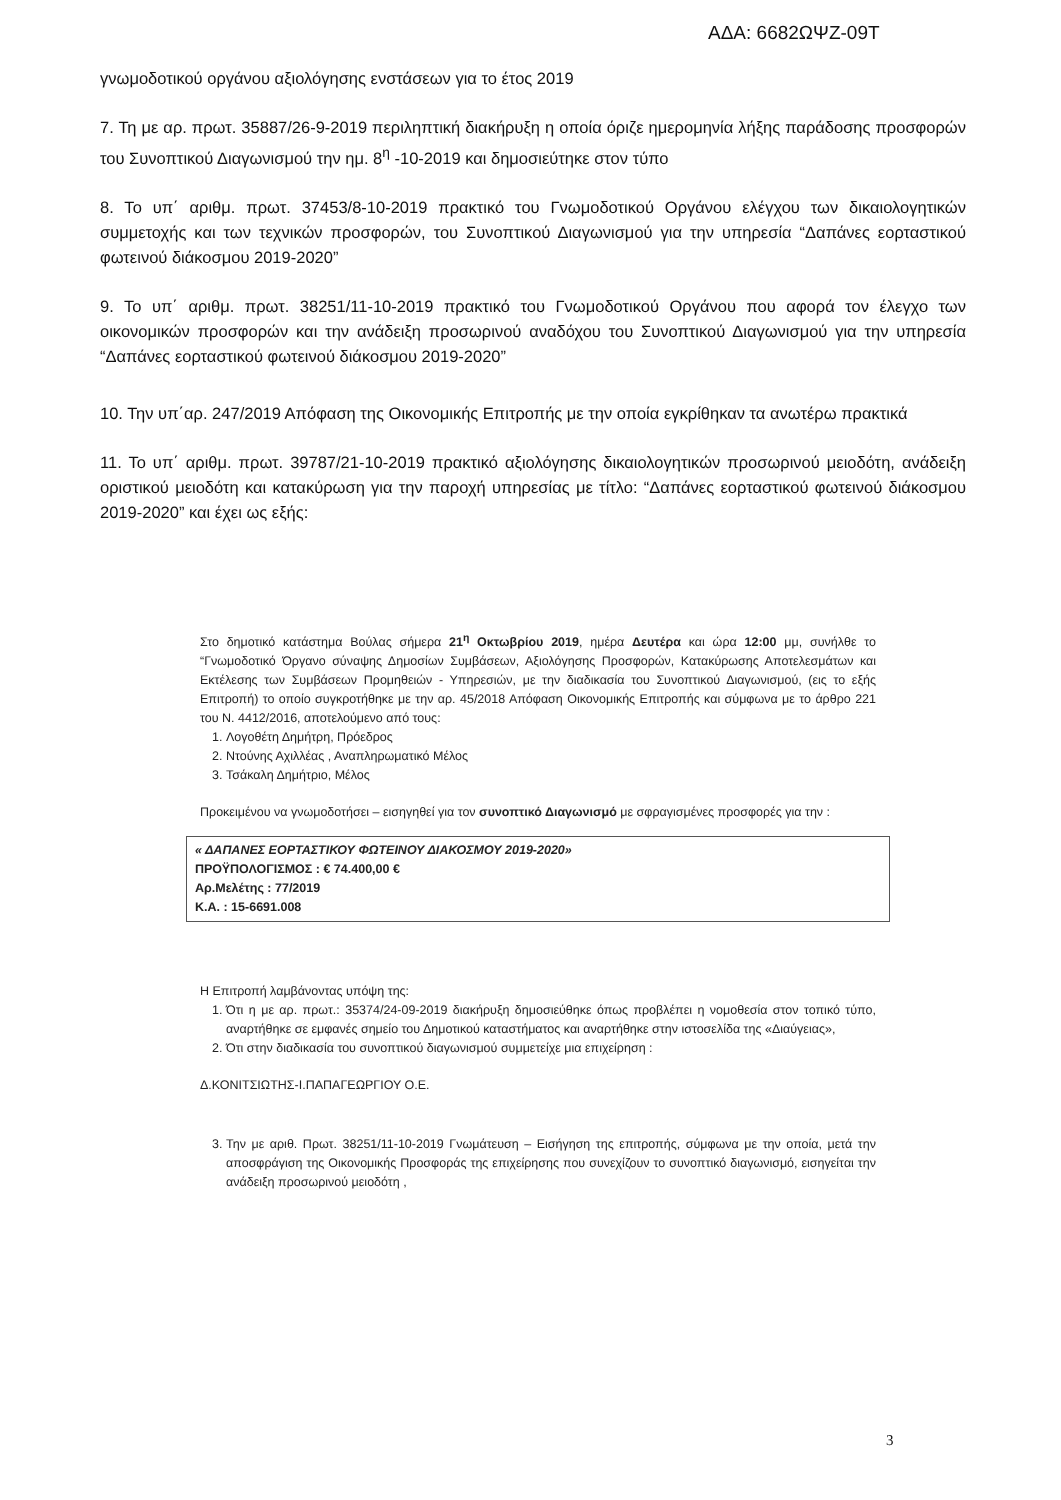ΑΔΑ: 6682ΩΨΖ-09Τ
γνωμοδοτικού οργάνου αξιολόγησης ενστάσεων για το έτος 2019
7. Τη με αρ. πρωτ. 35887/26-9-2019 περιληπτική διακήρυξη η οποία όριζε ημερομηνία λήξης παράδοσης προσφορών του Συνοπτικού Διαγωνισμού την ημ. 8<sup>η</sup> -10-2019 και δημοσιεύτηκε στον τύπο
8. Το υπ΄ αριθμ. πρωτ. 37453/8-10-2019 πρακτικό του Γνωμοδοτικού Οργάνου ελέγχου των δικαιολογητικών συμμετοχής και των τεχνικών προσφορών, του Συνοπτικού Διαγωνισμού για την υπηρεσία “Δαπάνες εορταστικού φωτεινού διάκοσμου 2019-2020”
9. Το υπ΄ αριθμ. πρωτ. 38251/11-10-2019 πρακτικό του Γνωμοδοτικού Οργάνου που αφορά τον έλεγχο των οικονομικών προσφορών και την ανάδειξη προσωρινού αναδόχου του Συνοπτικού Διαγωνισμού για την υπηρεσία “Δαπάνες εορταστικού φωτεινού διάκοσμου 2019-2020”
10. Την υπ΄αρ. 247/2019 Απόφαση της Οικονομικής Επιτροπής με την οποία εγκρίθηκαν τα ανωτέρω πρακτικά
11. Το υπ΄ αριθμ. πρωτ. 39787/21-10-2019 πρακτικό αξιολόγησης δικαιολογητικών προσωρινού μειοδότη, ανάδειξη οριστικού μειοδότη και κατακύρωση για την παροχή υπηρεσίας με τίτλο: “Δαπάνες εορταστικού φωτεινού διάκοσμου 2019-2020” και έχει ως εξής:
Στο δημοτικό κατάστημα Βούλας σήμερα 21<sup>η</sup> Οκτωβρίου 2019, ημέρα Δευτέρα και ώρα 12:00 μμ, συνήλθε το “Γνωμοδοτικό Όργανο σύναψης Δημοσίων Συμβάσεων, Αξιολόγησης Προσφορών, Κατακύρωσης Αποτελεσμάτων και Εκτέλεσης των Συμβάσεων Προμηθειών - Υπηρεσιών, με την διαδικασία του Συνοπτικού Διαγωνισμού, (εις το εξής Επιτροπή) το οποίο συγκροτήθηκε με την αρ. 45/2018 Απόφαση Οικονομικής Επιτροπής και σύμφωνα με το άρθρο 221 του Ν. 4412/2016, αποτελούμενο από τους:
1. Λογοθέτη Δημήτρη, Πρόεδρος
2. Ντούνης Αχιλλέας , Αναπληρωματικό Μέλος
3. Τσάκαλη Δημήτριο, Μέλος
Προκειμένου να γνωμοδοτήσει – εισηγηθεί για τον συνοπτικό Διαγωνισμό με σφραγισμένες προσφορές για την :
« ΔΑΠΑΝΕΣ ΕΟΡΤΑΣΤΙΚΟΥ ΦΩΤΕΙΝΟΥ ΔΙΑΚΟΣΜΟΥ 2019-2020»
ΠΡΟΫΠΟΛΟΓΙΣΜΟΣ : € 74.400,00 €
Αρ.Μελέτης : 77/2019
Κ.Α. : 15-6691.008
Η Επιτροπή λαμβάνοντας υπόψη της:
1. Ότι η με αρ. πρωτ.: 35374/24-09-2019 διακήρυξη δημοσιεύθηκε όπως προβλέπει η νομοθεσία στον τοπικό τύπο, αναρτήθηκε σε εμφανές σημείο του Δημοτικού καταστήματος και αναρτήθηκε στην ιστοσελίδα της «Διαύγειας»,
2. Ότι στην διαδικασία του συνοπτικού διαγωνισμού συμμετείχε μια επιχείρηση :
Δ.ΚΟΝΙΤΣΙΩΤΗΣ-Ι.ΠΑΠΑΓΕΩΡΓΙΟΥ Ο.Ε.
3. Την με αριθ. Πρωτ. 38251/11-10-2019 Γνωμάτευση – Εισήγηση της επιτροπής, σύμφωνα με την οποία, μετά την αποσφράγιση της Οικονομικής Προσφοράς της επιχείρησης που συνεχίζουν το συνοπτικό διαγωνισμό, εισηγείται την ανάδειξη προσωρινού μειοδότη ,
3